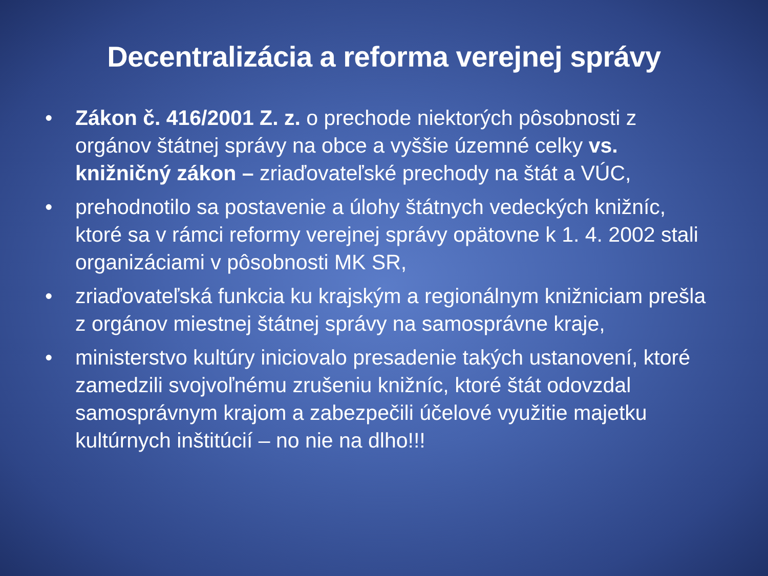Decentralizácia a reforma verejnej správy
• Zákon č. 416/2001 Z. z. o prechode niektorých pôsobnosti z orgánov štátnej správy na obce a vyššie územné celky vs. knižničný zákon – zriaďovateľské prechody na štát a VÚC,
• prehodnotilo sa postavenie a úlohy štátnych vedeckých knižníc, ktoré sa v rámci reformy verejnej správy opätovne k 1. 4. 2002 stali organizáciami v pôsobnosti MK SR,
• zriaďovateľská funkcia ku krajským a regionálnym knižniciam prešla z orgánov miestnej štátnej správy na samosprávne kraje,
• ministerstvo kultúry iniciovalo presadenie takých ustanovení, ktoré zamedzili svojvoľnému zrušeniu knižníc, ktoré štát odovzdal samosprávnym krajom a zabezpečili účelové využitie majetku kultúrnych inštitúcií – no nie na dlho!!!